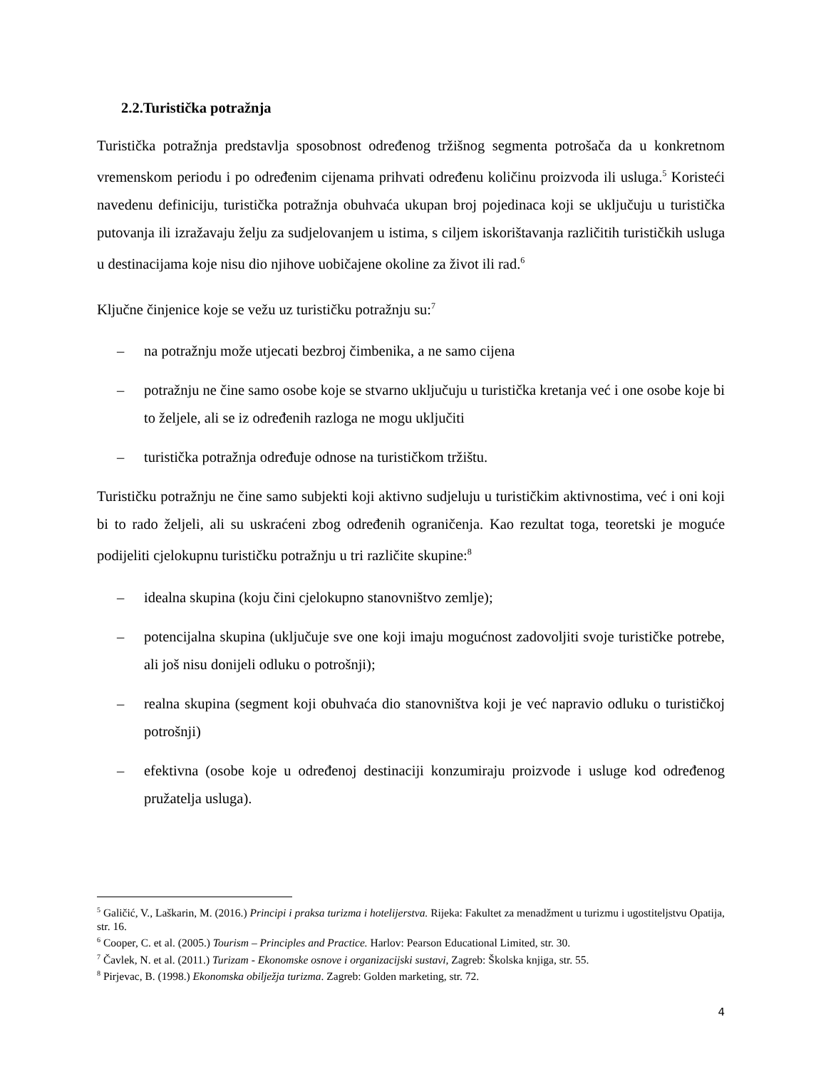2.2.Turistička potražnja
Turistička potražnja predstavlja sposobnost određenog tržišnog segmenta potrošača da u konkretnom vremenskom periodu i po određenim cijenama prihvati određenu količinu proizvoda ili usluga.<sup>5</sup> Koristeći navedenu definiciju, turistička potražnja obuhvaća ukupan broj pojedinaca koji se uključuju u turistička putovanja ili izražavaju želju za sudjelovanjem u istima, s ciljem iskorištavanja različitih turističkih usluga u destinacijama koje nisu dio njihove uobičajene okoline za život ili rad.<sup>6</sup>
Ključne činjenice koje se vežu uz turističku potražnju su:<sup>7</sup>
– na potražnju može utjecati bezbroj čimbenika, a ne samo cijena
– potražnju ne čine samo osobe koje se stvarno uključuju u turistička kretanja već i one osobe koje bi to željele, ali se iz određenih razloga ne mogu uključiti
– turistička potražnja određuje odnose na turističkom tržištu.
Turističku potražnju ne čine samo subjekti koji aktivno sudjeluju u turističkim aktivnostima, već i oni koji bi to rado željeli, ali su uskraćeni zbog određenih ograničenja. Kao rezultat toga, teoretski je moguće podijeliti cjelokupnu turističku potražnju u tri različite skupine:<sup>8</sup>
– idealna skupina (koju čini cjelokupno stanovništvo zemlje);
– potencijalna skupina (uključuje sve one koji imaju mogućnost zadovoljiti svoje turističke potrebe, ali još nisu donijeli odluku o potrošnji);
– realna skupina (segment koji obuhvaća dio stanovništva koji je već napravio odluku o turističkoj potrošnji)
– efektivna (osobe koje u određenoj destinaciji konzumiraju proizvode i usluge kod određenog pružatelja usluga).
<sup>5</sup> Galičić, V., Laškarin, M. (2016.) Principi i praksa turizma i hotelijerstva. Rijeka: Fakultet za menadžment u turizmu i ugostiteljstvu Opatija, str. 16.
<sup>6</sup> Cooper, C. et al. (2005.) Tourism – Principles and Practice. Harlov: Pearson Educational Limited, str. 30.
<sup>7</sup> Čavlek, N. et al. (2011.) Turizam - Ekonomske osnove i organizacijski sustavi, Zagreb: Školska knjiga, str. 55.
<sup>8</sup> Pirjevac, B. (1998.) Ekonomska obilježja turizma. Zagreb: Golden marketing, str. 72.
4